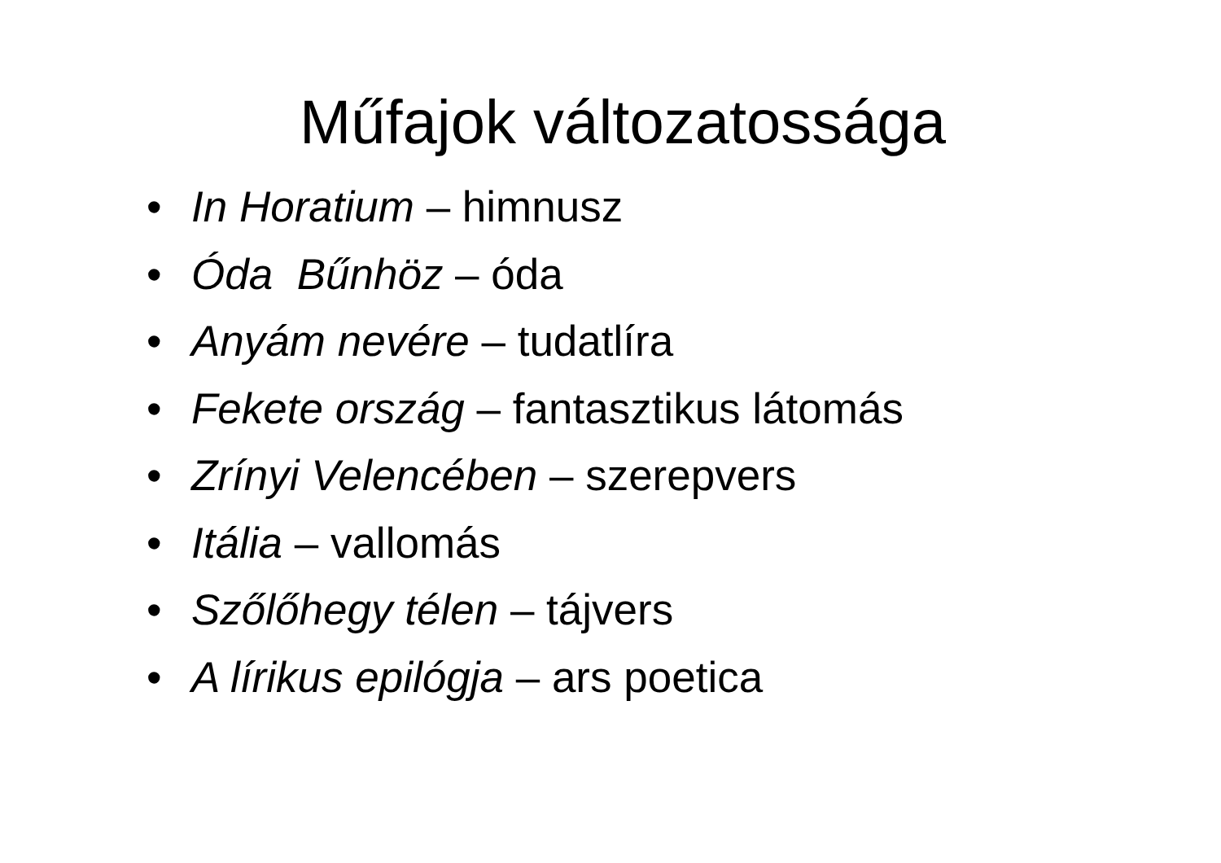Műfajok változatossága
• In Horatium – himnusz
• Óda Bűnhöz – óda
• Anyám nevére – tudatlíra
• Fekete ország – fantasztikus látomás
• Zrínyi Velencében – szerepvers
• Itália – vallomás
• Szőlőhegy télen – tájvers
• A lírikus epilógja – ars poetica